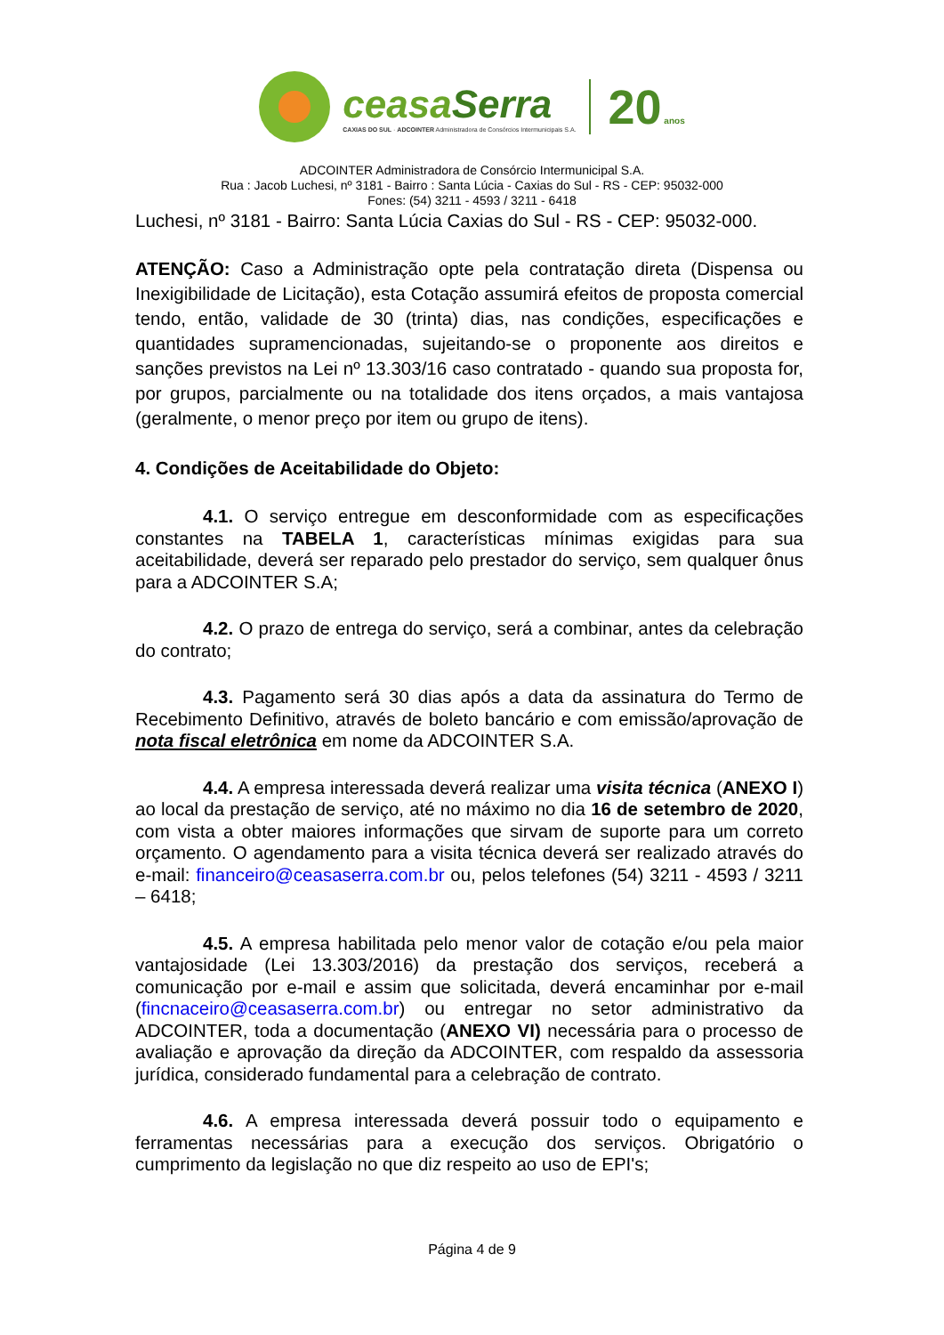ceasaSerra
CAXIAS DO SUL · ADCOINTER Administradora de Consórcios Intermunicipais S.A.
20 anos
ADCOINTER Administradora de Consórcio Intermunicipal S.A.
Rua : Jacob Luchesi, nº 3181 - Bairro : Santa Lúcia - Caxias do Sul - RS - CEP: 95032-000
Fones: (54) 3211 - 4593 / 3211 - 6418
Luchesi, nº 3181 - Bairro: Santa Lúcia Caxias do Sul - RS - CEP: 95032-000.
ATENÇÃO: Caso a Administração opte pela contratação direta (Dispensa ou Inexigibilidade de Licitação), esta Cotação assumirá efeitos de proposta comercial tendo, então, validade de 30 (trinta) dias, nas condições, especificações e quantidades supramencionadas, sujeitando-se o proponente aos direitos e sanções previstos na Lei nº 13.303/16 caso contratado - quando sua proposta for, por grupos, parcialmente ou na totalidade dos itens orçados, a mais vantajosa (geralmente, o menor preço por item ou grupo de itens).
4. Condições de Aceitabilidade do Objeto:
4.1. O serviço entregue em desconformidade com as especificações constantes na TABELA 1, características mínimas exigidas para sua aceitabilidade, deverá ser reparado pelo prestador do serviço, sem qualquer ônus para a ADCOINTER S.A;
4.2. O prazo de entrega do serviço, será a combinar, antes da celebração do contrato;
4.3. Pagamento será 30 dias após a data da assinatura do Termo de Recebimento Definitivo, através de boleto bancário e com emissão/aprovação de nota fiscal eletrônica em nome da ADCOINTER S.A.
4.4. A empresa interessada deverá realizar uma visita técnica (ANEXO I) ao local da prestação de serviço, até no máximo no dia 16 de setembro de 2020, com vista a obter maiores informações que sirvam de suporte para um correto orçamento. O agendamento para a visita técnica deverá ser realizado através do e-mail: financeiro@ceasaserra.com.br ou, pelos telefones (54) 3211 - 4593 / 3211 – 6418;
4.5. A empresa habilitada pelo menor valor de cotação e/ou pela maior vantajosidade (Lei 13.303/2016) da prestação dos serviços, receberá a comunicação por e-mail e assim que solicitada, deverá encaminhar por e-mail (fincnaceiro@ceasaserra.com.br) ou entregar no setor administrativo da ADCOINTER, toda a documentação (ANEXO VI) necessária para o processo de avaliação e aprovação da direção da ADCOINTER, com respaldo da assessoria jurídica, considerado fundamental para a celebração de contrato.
4.6. A empresa interessada deverá possuir todo o equipamento e ferramentas necessárias para a execução dos serviços. Obrigatório o cumprimento da legislação no que diz respeito ao uso de EPI's;
Página 4 de 9